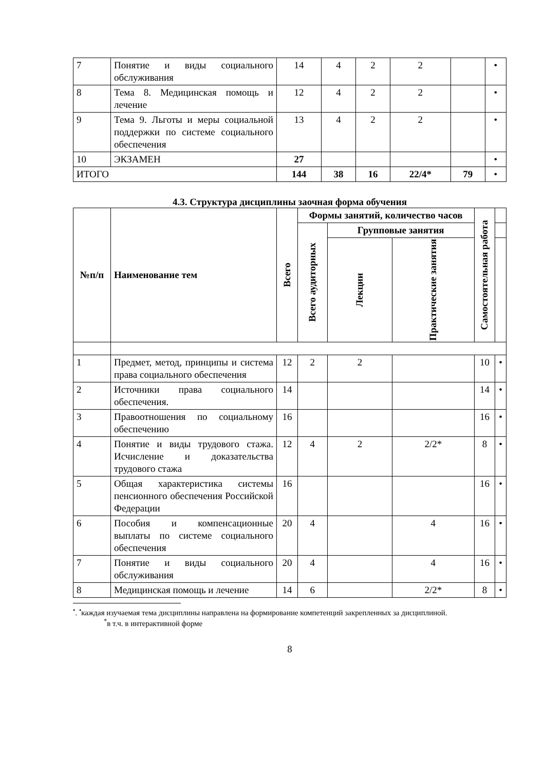| 7 | Понятие и виды социального обслуживания | 14 | 4 | 2 | 2 | | • |
| 8 | Тема 8. Медицинская помощь и лечение | 12 | 4 | 2 | 2 | | • |
| 9 | Тема 9. Льготы и меры социальной поддержки по системе социального обеспечения | 13 | 4 | 2 | 2 | | • |
| 10 | ЭКЗАМЕН | 27 | | | | | • |
| ИТОГО | | 144 | 38 | 16 | 22/4* | 79 | • |
4.3. Структура дисциплины заочная форма обучения
| №п/п | Наименование тем | Всего | Формы занятий, количество часов | | | Самостоятельная работа | |
| --- | --- | --- | --- | --- | --- | --- | --- |
| | | | Всего аудиторных | Групповые занятия | | | |
| | | | | Лекции | Практические занятия | | |
| 1 | Предмет, метод, принципы и система права социального обеспечения | 12 | 2 | 2 | | 10 | • |
| 2 | Источники права социального обеспечения. | 14 | | | | 14 | • |
| 3 | Правоотношения по социальному обеспечению | 16 | | | | 16 | • |
| 4 | Понятие и виды трудового стажа. Исчисление и доказательства трудового стажа | 12 | 4 | 2 | 2/2* | 8 | • |
| 5 | Общая характеристика системы пенсионного обеспечения Российской Федерации | 16 | | | | 16 | • |
| 6 | Пособия и компенсационные выплаты по системе социального обеспечения | 20 | 4 | | 4 | 16 | • |
| 7 | Понятие и виды социального обслуживания | 20 | 4 | | 4 | 16 | • |
| 8 | Медицинская помощь и лечение | 14 | 6 | | 2/2* | 8 | • |
<sup>•</sup>. <sup>•</sup>каждая изучаемая тема дисциплины направлена на формирование компетенций закрепленных за дисциплиной.
<sup>*</sup> в т.ч. в интерактивной форме
8